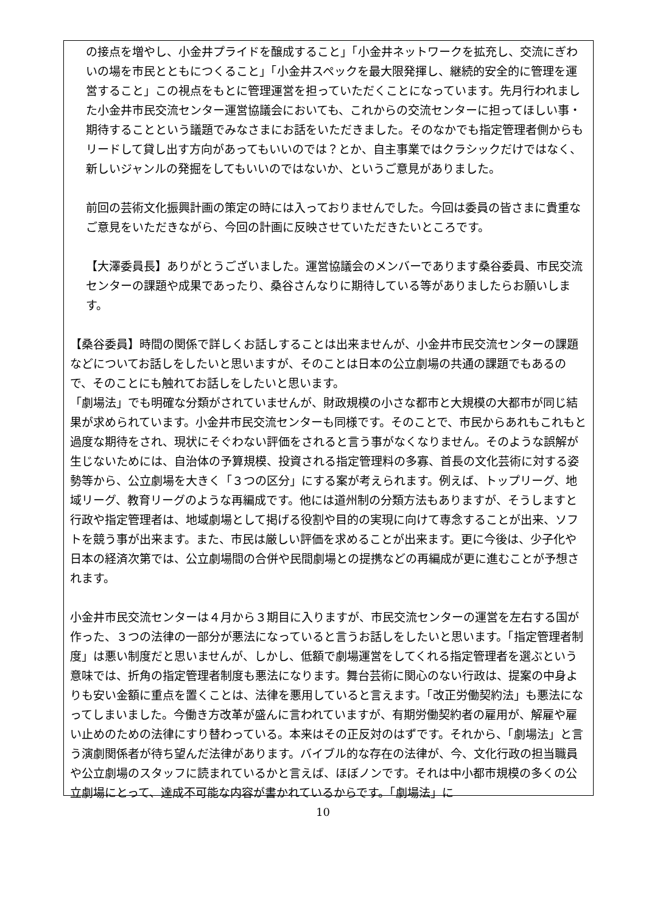の接点を増やし、小金井プライドを醸成すること」「小金井ネットワークを拡充し、交流にぎわいの場を市民とともにつくること」「小金井スペックを最大限発揮し、継続的安全的に管理を運営すること」この視点をもとに管理運営を担っていただくことになっています。先月行われました小金井市民交流センター運営協議会においても、これからの交流センターに担ってほしい事・期待することという議題でみなさまにお話をいただきました。そのなかでも指定管理者側からもリードして貸し出す方向があってもいいのでは？とか、自主事業ではクラシックだけではなく、新しいジャンルの発掘をしてもいいのではないか、というご意見がありました。
前回の芸術文化振興計画の策定の時には入っておりませんでした。今回は委員の皆さまに貴重なご意見をいただきながら、今回の計画に反映させていただきたいところです。
【大澤委員長】ありがとうございました。運営協議会のメンバーであります桑谷委員、市民交流センターの課題や成果であったり、桑谷さんなりに期待している等がありましたらお願いします。
【桑谷委員】時間の関係で詳しくお話しすることは出来ませんが、小金井市民交流センターの課題などについてお話しをしたいと思いますが、そのことは日本の公立劇場の共通の課題でもあるので、そのことにも触れてお話しをしたいと思います。
「劇場法」でも明確な分類がされていませんが、財政規模の小さな都市と大規模の大都市が同じ結果が求められています。小金井市民交流センターも同様です。そのことで、市民からあれもこれもと過度な期待をされ、現状にそぐわない評価をされると言う事がなくなりません。そのような誤解が生じないためには、自治体の予算規模、投資される指定管理料の多寡、首長の文化芸術に対する姿勢等から、公立劇場を大きく「３つの区分」にする案が考えられます。例えば、トップリーグ、地域リーグ、教育リーグのような再編成です。他には道州制の分類方法もありますが、そうしますと行政や指定管理者は、地域劇場として掲げる役割や目的の実現に向けて専念することが出来、ソフトを競う事が出来ます。また、市民は厳しい評価を求めることが出来ます。更に今後は、少子化や日本の経済次第では、公立劇場間の合併や民間劇場との提携などの再編成が更に進むことが予想されます。
小金井市民交流センターは４月から３期目に入りますが、市民交流センターの運営を左右する国が作った、３つの法律の一部分が悪法になっていると言うお話しをしたいと思います。「指定管理者制度」は悪い制度だと思いませんが、しかし、低額で劇場運営をしてくれる指定管理者を選ぶという意味では、折角の指定管理者制度も悪法になります。舞台芸術に関心のない行政は、提案の中身よりも安い金額に重点を置くことは、法律を悪用していると言えます。「改正労働契約法」も悪法になってしまいました。今働き方改革が盛んに言われていますが、有期労働契約者の雇用が、解雇や雇い止めのための法律にすり替わっている。本来はその正反対のはずです。それから、「劇場法」と言う演劇関係者が待ち望んだ法律があります。バイブル的な存在の法律が、今、文化行政の担当職員や公立劇場のスタッフに読まれているかと言えば、ほぼノンです。それは中小都市規模の多くの公立劇場にとって、達成不可能な内容が書かれているからです。「劇場法」に
10